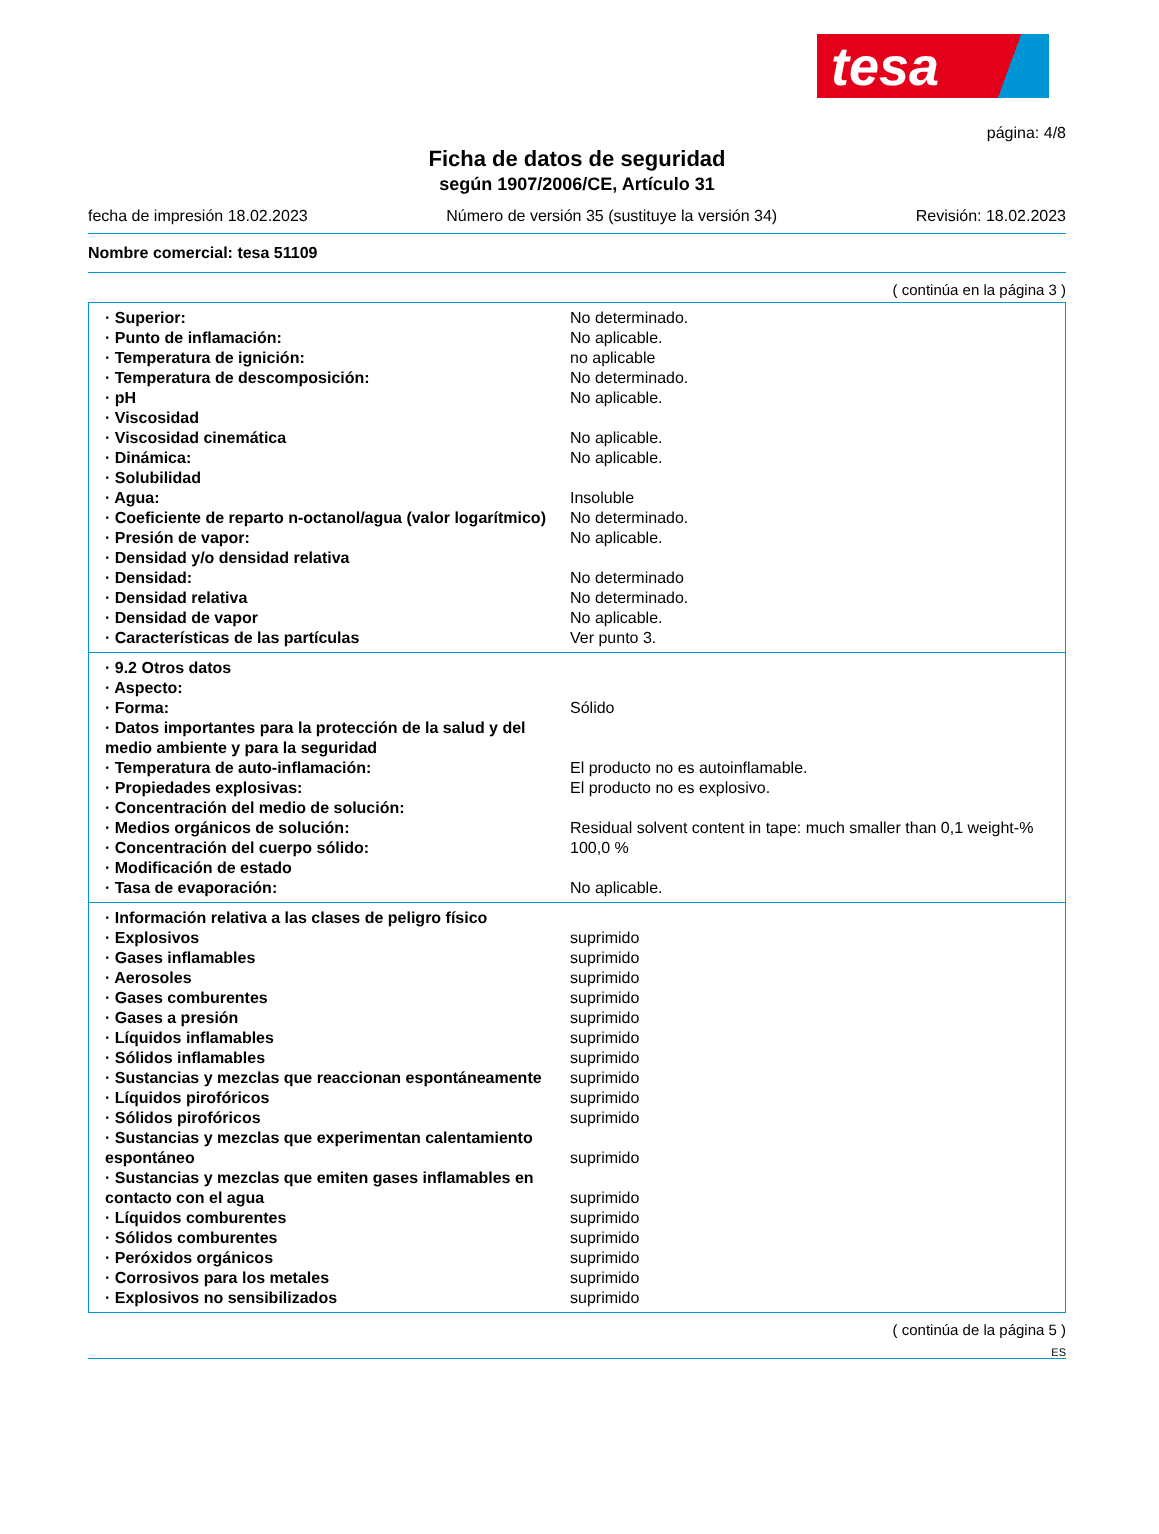tesa
página: 4/8
Ficha de datos de seguridad
según 1907/2006/CE, Artículo 31
fecha de impresión 18.02.2023 Número de versión 35 (sustituye la versión 34) Revisión: 18.02.2023
Nombre comercial: tesa 51109
( continúa en la página 3 )
| · Superior: | No determinado. |
| · Punto de inflamación: | No aplicable. |
| · Temperatura de ignición: | no aplicable |
| · Temperatura de descomposición: | No determinado. |
| · pH | No aplicable. |
| · Viscosidad | |
| · Viscosidad cinemática | No aplicable. |
| · Dinámica: | No aplicable. |
| · Solubilidad | |
| · Agua: | Insoluble |
| · Coeficiente de reparto n-octanol/agua (valor logarítmico) | No determinado. |
| · Presión de vapor: | No aplicable. |
| · Densidad y/o densidad relativa | |
| · Densidad: | No determinado |
| · Densidad relativa | No determinado. |
| · Densidad de vapor | No aplicable. |
| · Características de las partículas | Ver punto 3. |
| · 9.2 Otros datos | |
| · Aspecto: | |
| · Forma: | Sólido |
| · Datos importantes para la protección de la salud y del medio ambiente y para la seguridad | |
| · Temperatura de auto-inflamación: | El producto no es autoinflamable. |
| · Propiedades explosivas: | El producto no es explosivo. |
| · Concentración del medio de solución: | |
| · Medios orgánicos de solución: | Residual solvent content in tape: much smaller than 0,1 weight-% |
| · Concentración del cuerpo sólido: | 100,0 % |
| · Modificación de estado | |
| · Tasa de evaporación: | No aplicable. |
| · Información relativa a las clases de peligro físico | |
| · Explosivos | suprimido |
| · Gases inflamables | suprimido |
| · Aerosoles | suprimido |
| · Gases comburentes | suprimido |
| · Gases a presión | suprimido |
| · Líquidos inflamables | suprimido |
| · Sólidos inflamables | suprimido |
| · Sustancias y mezclas que reaccionan espontáneamente | suprimido |
| · Líquidos pirofóricos | suprimido |
| · Sólidos pirofóricos | suprimido |
| · Sustancias y mezclas que experimentan calentamiento espontáneo | suprimido |
| · Sustancias y mezclas que emiten gases inflamables en contacto con el agua | suprimido |
| · Líquidos comburentes | suprimido |
| · Sólidos comburentes | suprimido |
| · Peróxidos orgánicos | suprimido |
| · Corrosivos para los metales | suprimido |
| · Explosivos no sensibilizados | suprimido |
( continúa de la página 5 )
ES